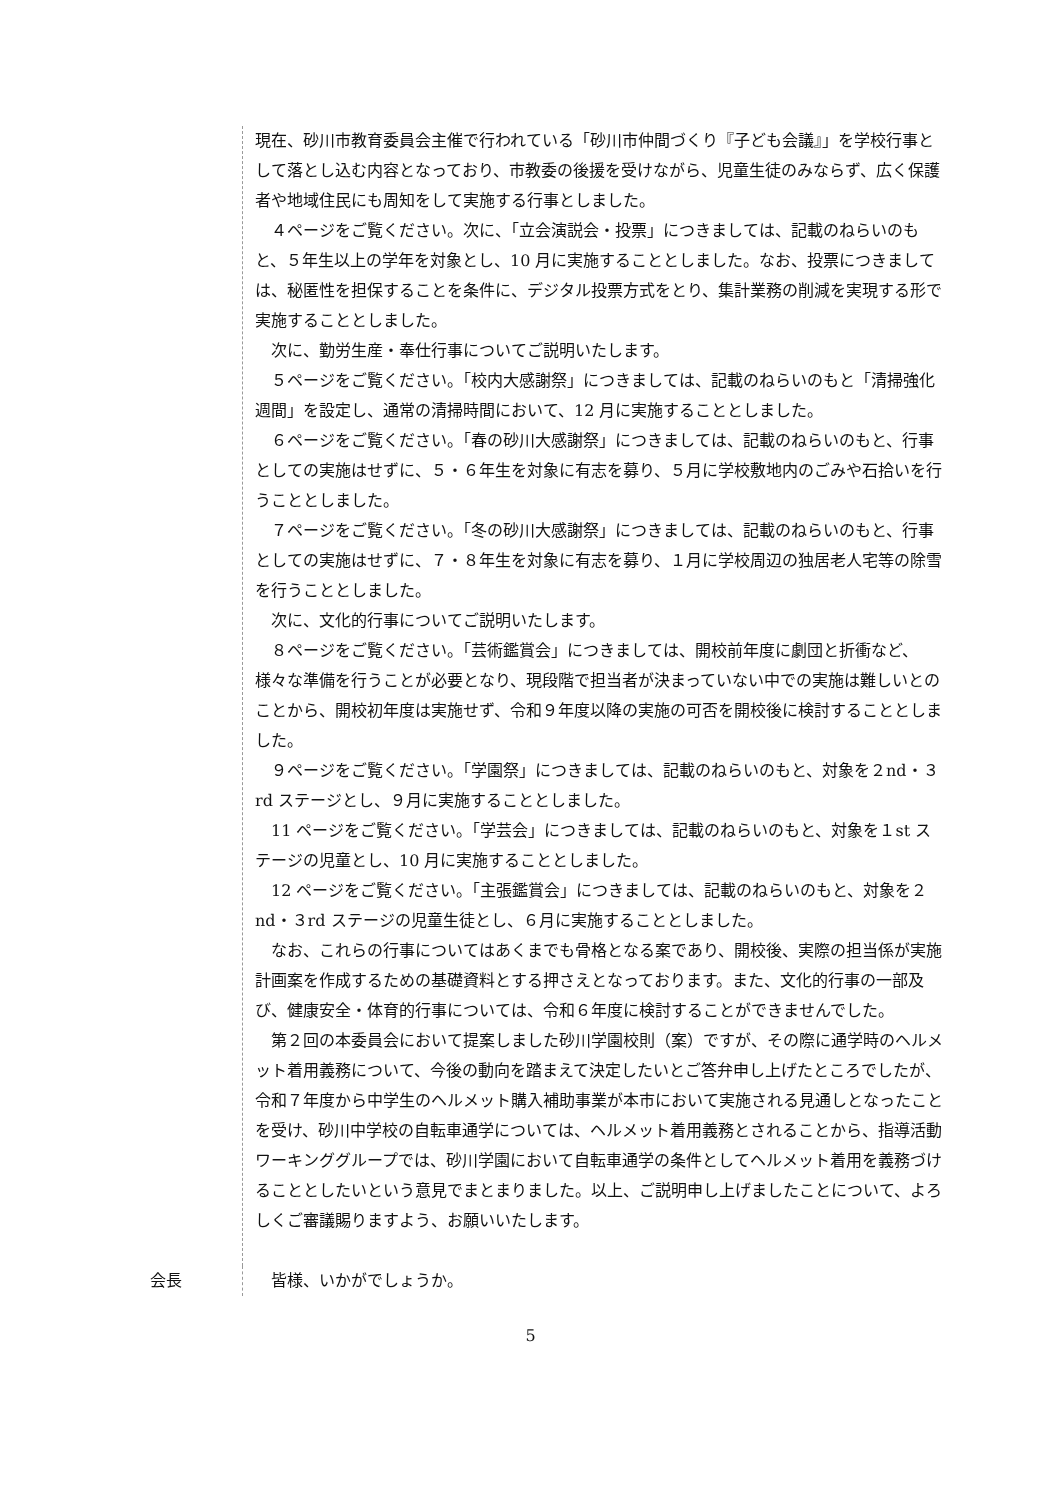現在、砂川市教育委員会主催で行われている「砂川市仲間づくり『子ども会議』」を学校行事として落とし込む内容となっており、市教委の後援を受けながら、児童生徒のみならず、広く保護者や地域住民にも周知をして実施する行事としました。
　４ページをご覧ください。次に、「立会演説会・投票」につきましては、記載のねらいのもと、５年生以上の学年を対象とし、10 月に実施することとしました。なお、投票につきましては、秘匿性を担保することを条件に、デジタル投票方式をとり、集計業務の削減を実現する形で実施することとしました。
　次に、勤労生産・奉仕行事についてご説明いたします。
　５ページをご覧ください。「校内大感謝祭」につきましては、記載のねらいのもと「清掃強化週間」を設定し、通常の清掃時間において、12 月に実施することとしました。
　６ページをご覧ください。「春の砂川大感謝祭」につきましては、記載のねらいのもと、行事としての実施はせずに、５・６年生を対象に有志を募り、５月に学校敷地内のごみや石拾いを行うこととしました。
　７ページをご覧ください。「冬の砂川大感謝祭」につきましては、記載のねらいのもと、行事としての実施はせずに、７・８年生を対象に有志を募り、１月に学校周辺の独居老人宅等の除雪を行うこととしました。
　次に、文化的行事についてご説明いたします。
　８ページをご覧ください。「芸術鑑賞会」につきましては、開校前年度に劇団と折衝など、様々な準備を行うことが必要となり、現段階で担当者が決まっていない中での実施は難しいとのことから、開校初年度は実施せず、令和９年度以降の実施の可否を開校後に検討することとしました。
　９ページをご覧ください。「学園祭」につきましては、記載のねらいのもと、対象を２nd・３rd ステージとし、９月に実施することとしました。
　11 ページをご覧ください。「学芸会」につきましては、記載のねらいのもと、対象を１st ステージの児童とし、10 月に実施することとしました。
　12 ページをご覧ください。「主張鑑賞会」につきましては、記載のねらいのもと、対象を２nd・３rd ステージの児童生徒とし、６月に実施することとしました。
　なお、これらの行事についてはあくまでも骨格となる案であり、開校後、実際の担当係が実施計画案を作成するための基礎資料とする押さえとなっております。また、文化的行事の一部及び、健康安全・体育的行事については、令和６年度に検討することができませんでした。
　第２回の本委員会において提案しました砂川学園校則（案）ですが、その際に通学時のヘルメット着用義務について、今後の動向を踏まえて決定したいとご答弁申し上げたところでしたが、令和７年度から中学生のヘルメット購入補助事業が本市において実施される見通しとなったことを受け、砂川中学校の自転車通学については、ヘルメット着用義務とされることから、指導活動ワーキンググループでは、砂川学園において自転車通学の条件としてヘルメット着用を義務づけることとしたいという意見でまとまりました。以上、ご説明申し上げましたことについて、よろしくご審議賜りますよう、お願いいたします。
会長 　皆様、いかがでしょうか。
5